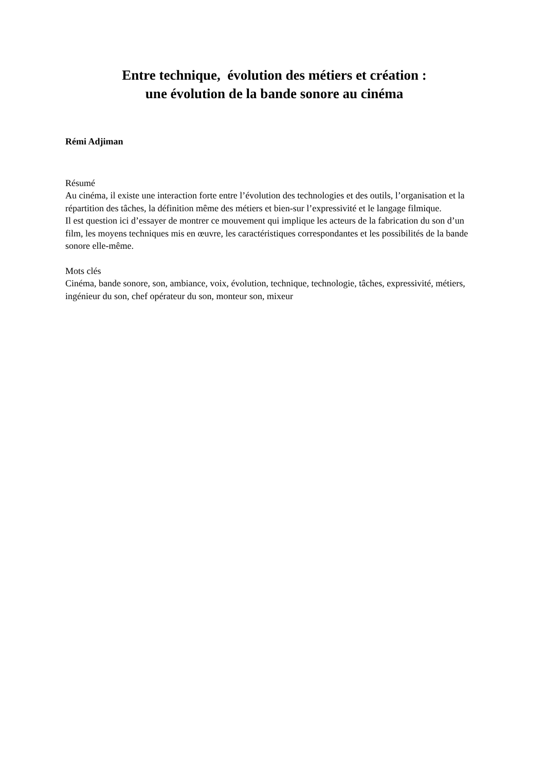Entre technique, évolution des métiers et création :
une évolution de la bande sonore au cinéma
Rémi Adjiman
Résumé
Au cinéma, il existe une interaction forte entre l’évolution des technologies et des outils, l’organisation et la répartition des tâches, la définition même des métiers et bien-sur l’expressivité et le langage filmique.
Il est question ici d’essayer de montrer ce mouvement qui implique les acteurs de la fabrication du son d’un film, les moyens techniques mis en œuvre, les caractéristiques correspondantes et les possibilités de la bande sonore elle-même.
Mots clés
Cinéma, bande sonore, son, ambiance, voix, évolution, technique, technologie, tâches, expressivité, métiers, ingénieur du son, chef opérateur du son, monteur son, mixeur